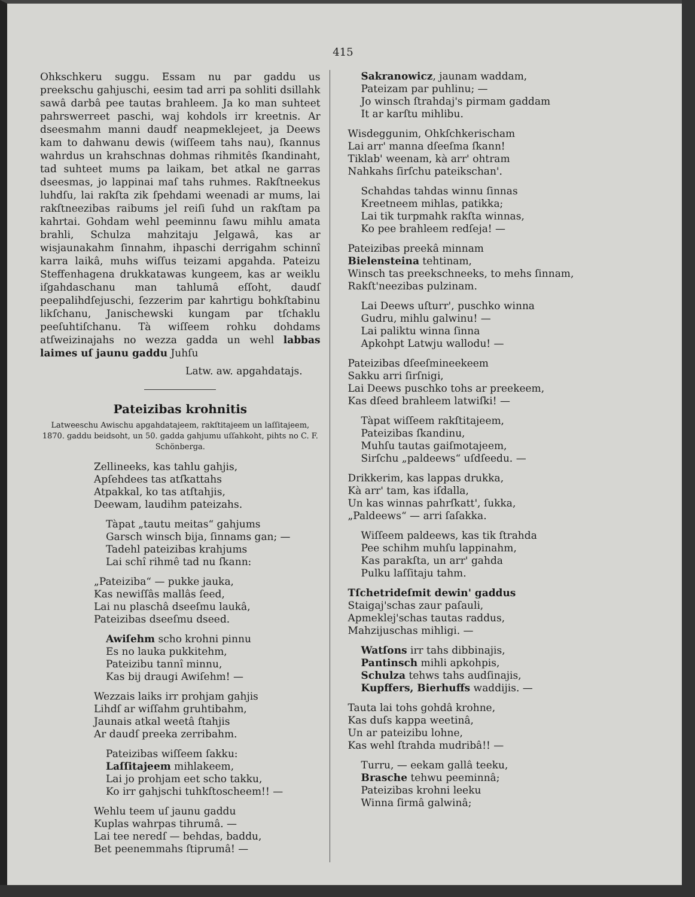415
Ohkschkeru suggu. Essam nu par gaddu us preekschu gahjuschi, eesim tad arri pa sohliti dsillahk sawâ darbâ pee tautas brahleem. Ja ko man suhteet pahrswerreet paschi, waj kohdols irr kreetnis. Ar dseesmahm manni daudf neapmeklejeet, ja Deews kam to dahwanu dewis (wiſſeem tahs nau), ſkannus wahrdus un krahschnas dohmas rihmitês ſkandinaht, tad suhteet mums pa laikam, bet atkal ne garras dseesmas, jo lappinai maſ tahs ruhmes. Rakſtneekus luhdſu, lai rakſta zik ſpehdami weenadi ar mums, lai rakſtneezibas raibums jel reiſi ſuhd un rakſtam pa kahrtai. Gohdam wehl peeminnu ſawu mihlu amata brahli, Schulza mahzitaju Jelgawâ, kas ar wisjaunakahm ſinnahm, ihpaschi derrigahm schinnî karra laikâ, muhs wiſſus teizami apgahda. Pateizu Steffenhagena drukkatawas kungeem, kas ar weiklu iſgahdaschanu man tahlumâ eſſoht, daudſ peepalihdſejuschi, ſezzerim par kahrtigu bohkſtabinu likſchanu, Janischewski kungam par tſchaklu peeſuhtiſchanu. Tà wiſſeem rohku dohdams atſweizinajahs no wezza gadda un wehl labbas laimes uſ jaunu gaddu Juhſu
Latw. aw. apgahdatajs.
Pateizibas krohnitis
Latweeschu Awischu apgahdatajeem, rakſtitajeem un laſſitajeem, 1870. gaddu beidsoht, un 50. gadda gahjumu uſſahkoht, pihts no C. F. Schönberga.
Zellineeks, kas tahlu gahjis,
Apſehdees tas atſkattahs
Atpakkal, ko tas atſtahjis,
Deewam, laudihm pateizahs.
Tàpat „tautu meitas“ gahjums
Garsch winsch bija, ſinnams gan; —
Tadehl pateizibas krahjums
Lai schî rihmê tad nu ſkann:
„Pateiziba“ — pukke jauka,
Kas newiſſâs mallâs ſeed,
Lai nu plaschâ dseeſmu laukâ,
Pateizibas dseeſmu dseed.
Awiſehm scho krohni pinnu
Es no lauka pukkitehm,
Pateizibu tannî minnu,
Kas bij draugi Awiſehm! —
Wezzais laiks irr prohjam gahjis
Lihdſ ar wiſſahm gruhtibahm,
Jaunais atkal weetâ ſtahjis
Ar daudſ preeka zerribahm.
Pateizibas wiſſeem ſakku:
Laſſitajeem mihlakeem,
Lai jo prohjam eet scho takku,
Ko irr gahjschi tuhkſtoscheem!! —
Wehlu teem uſ jaunu gaddu
Kuplas wahrpas tihrumâ. —
Lai tee neredſ — behdas, baddu,
Bet peenemmahs ſtiprumâ! —
Sakranowicz, jaunam waddam,
Pateizam par puhlinu; —
Jo winsch ſtrahdaj's pirmam gaddam
It ar karſtu mihlibu.
Wisdeggunim, Ohkſchkerischam
Lai arr' manna dſeeſma ſkann!
Tiklab' weenam, kà arr' ohtram
Nahkahs ſirſchu pateikschan'.
Schahdas tahdas winnu ſinnas
Kreetneem mihlas, patikka;
Lai tik turpmahk rakſta winnas,
Ko pee brahleem redſeja! —
Pateizibas preekâ minnam
Bielensteina tehtinam,
Winsch tas preekschneeks, to mehs ſinnam,
Rakſt'neezibas pulzinam.
Lai Deews uſturr', puschko winna
Gudru, mihlu galwinu! —
Lai paliktu winna ſinna
Apkohpt Latwju wallodu! —
Pateizibas dſeeſmineekeem
Sakku arri ſirſnigi,
Lai Deews puschko tohs ar preekeem,
Kas dſeed brahleem latwiſki! —
Tàpat wiſſeem rakſtitajeem,
Pateizibas ſkandinu,
Muhſu tautas gaiſmotajeem,
Sirſchu „paldeews“ uſdſeedu. —
Drikkerim, kas lappas drukka,
Kà arr' tam, kas iſdalla,
Un kas winnas pahrſkatt', ſukka,
„Paldeews“ — arri ſaſakka.
Wiſſeem paldeews, kas tik ſtrahda
Pee schihm muhſu lappinahm,
Kas parakſta, un arr' gahda
Pulku laſſitaju tahm.
Tſchetrideſmit dewin' gaddus
Staigaj'schas zaur paſauli,
Apmeklej'schas tautas raddus,
Mahzijuschas mihligi. —
Watſons irr tahs dibbinajis,
Pantinsch mihli apkohpis,
Schulza tehws tahs audſinajis,
Kupffers, Bierhuffs waddijis. —
Tauta lai tohs gohdâ krohne,
Kas duſs kappa weetinâ,
Un ar pateizibu lohne,
Kas wehl ſtrahda mudribâ!! —
Turru, — eekam gallâ teeku,
Brasche tehwu peeminnâ;
Pateizibas krohni leeku
Winna ſirmâ galwinâ;